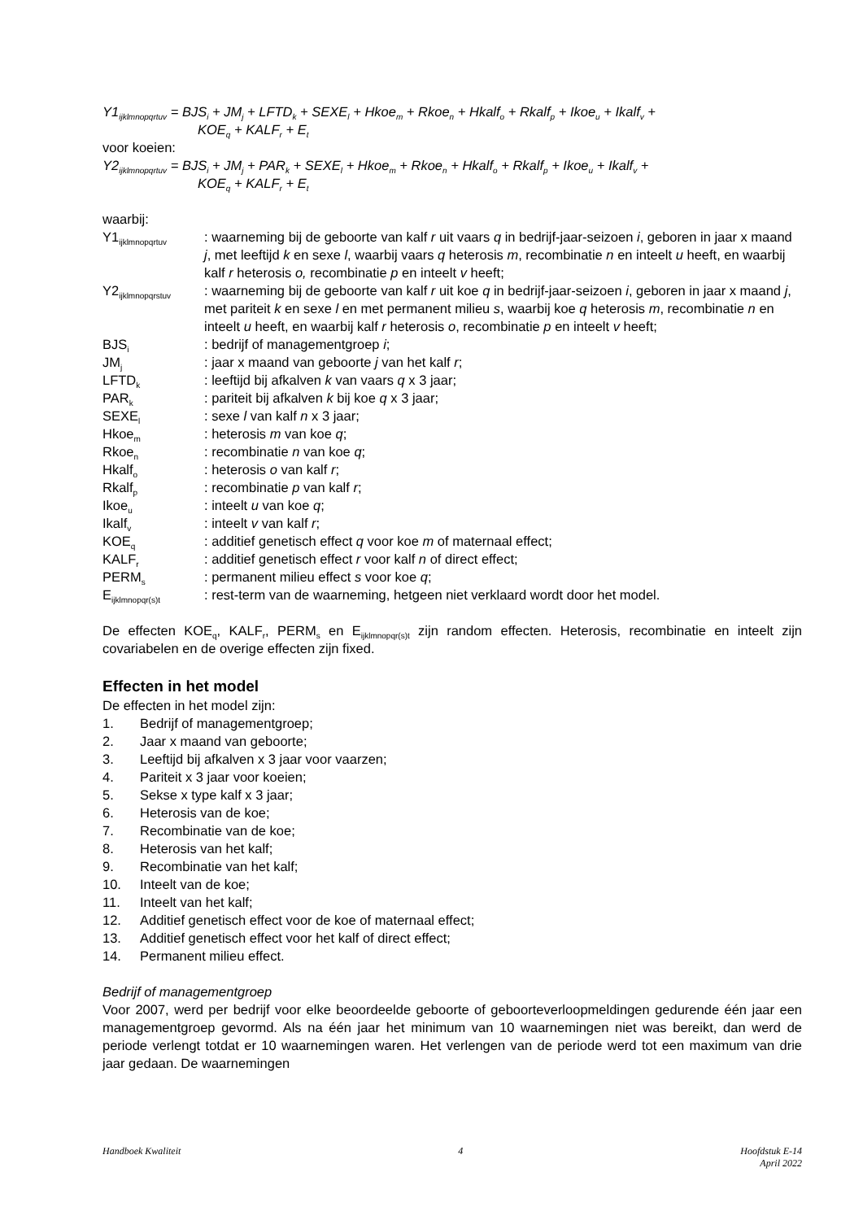Y1<sub>ijklmnopqrtuv</sub> = BJS<sub>i</sub> + JM<sub>j</sub> + LFTD<sub>k</sub> + SEXE<sub>l</sub> + Hkoe<sub>m</sub> + Rkoe<sub>n</sub> + Hkalf<sub>o</sub> + Rkalf<sub>p</sub> + Ikoe<sub>u</sub> + Ikalf<sub>v</sub> +
KOE<sub>q</sub> + KALF<sub>r</sub> + E<sub>t</sub>
voor koeien:
Y2<sub>ijklmnopqrtuv</sub> = BJS<sub>i</sub> + JM<sub>j</sub> + PAR<sub>k</sub> + SEXE<sub>l</sub> + Hkoe<sub>m</sub> + Rkoe<sub>n</sub> + Hkalf<sub>o</sub> + Rkalf<sub>p</sub> + Ikoe<sub>u</sub> + Ikalf<sub>v</sub> +
KOE<sub>q</sub> + KALF<sub>r</sub> + E<sub>t</sub>
waarbij:
| Y1<sub>ijklmnopqrtuv</sub> | : waarneming bij de geboorte van kalf r uit vaars q in bedrijf-jaar-seizoen i , geboren in jaar x maand j , met leeftijd k en sexe l , waarbij vaars q heterosis m , recombinatie n en inteelt u heeft, en waarbij kalf r heterosis o, recombinatie p en inteelt v heeft; |
| Y2<sub>ijklmnopqrstuv</sub> | : waarneming bij de geboorte van kalf r uit koe q in bedrijf-jaar-seizoen i , geboren in jaar x maand j , met pariteit k en sexe l en met permanent milieu s , waarbij koe q heterosis m , recombinatie n en inteelt u heeft, en waarbij kalf r heterosis o , recombinatie p en inteelt v heeft; |
| BJS<sub>i</sub> | : bedrijf of managementgroep i ; |
| JM<sub>j</sub> | : jaar x maand van geboorte j van het kalf r ; |
| LFTD<sub>k</sub> | : leeftijd bij afkalven k van vaars q x 3 jaar; |
| PAR<sub>k</sub> | : pariteit bij afkalven k bij koe q x 3 jaar; |
| SEXE<sub>l</sub> | : sexe l van kalf n x 3 jaar; |
| Hkoe<sub>m</sub> | : heterosis m van koe q ; |
| Rkoe<sub>n</sub> | : recombinatie n van koe q ; |
| Hkalf<sub>o</sub> | : heterosis o van kalf r ; |
| Rkalf<sub>p</sub> | : recombinatie p van kalf r ; |
| Ikoe<sub>u</sub> | : inteelt u van koe q ; |
| Ikalf<sub>v</sub> | : inteelt v van kalf r ; |
| KOE<sub>q</sub> | : additief genetisch effect q voor koe m of maternaal effect; |
| KALF<sub>r</sub> | : additief genetisch effect r voor kalf n of direct effect; |
| PERM<sub>s</sub> | : permanent milieu effect s voor koe q ; |
| E<sub>ijklmnopqr(s)t</sub> | : rest-term van de waarneming, hetgeen niet verklaard wordt door het model. |
De effecten KOE<sub>q</sub>, KALF<sub>r</sub>, PERM<sub>s</sub> en E<sub>ijklmnopqr(s)t</sub> zijn random effecten. Heterosis, recombinatie en inteelt zijn covariabelen en de overige effecten zijn fixed.
Effecten in het model
De effecten in het model zijn:
1. Bedrijf of managementgroep;
2. Jaar x maand van geboorte;
3. Leeftijd bij afkalven x 3 jaar voor vaarzen;
4. Pariteit x 3 jaar voor koeien;
5. Sekse x type kalf x 3 jaar;
6. Heterosis van de koe;
7. Recombinatie van de koe;
8. Heterosis van het kalf;
9. Recombinatie van het kalf;
10. Inteelt van de koe;
11. Inteelt van het kalf;
12. Additief genetisch effect voor de koe of maternaal effect;
13. Additief genetisch effect voor het kalf of direct effect;
14. Permanent milieu effect.
Bedrijf of managementgroep
Voor 2007, werd per bedrijf voor elke beoordeelde geboorte of geboorteverloopmeldingen gedurende één jaar een managementgroep gevormd. Als na één jaar het minimum van 10 waarnemingen niet was bereikt, dan werd de periode verlengt totdat er 10 waarnemingen waren. Het verlengen van de periode werd tot een maximum van drie jaar gedaan. De waarnemingen
Handboek Kwaliteit 4 Hoofdstuk E-14
April 2022